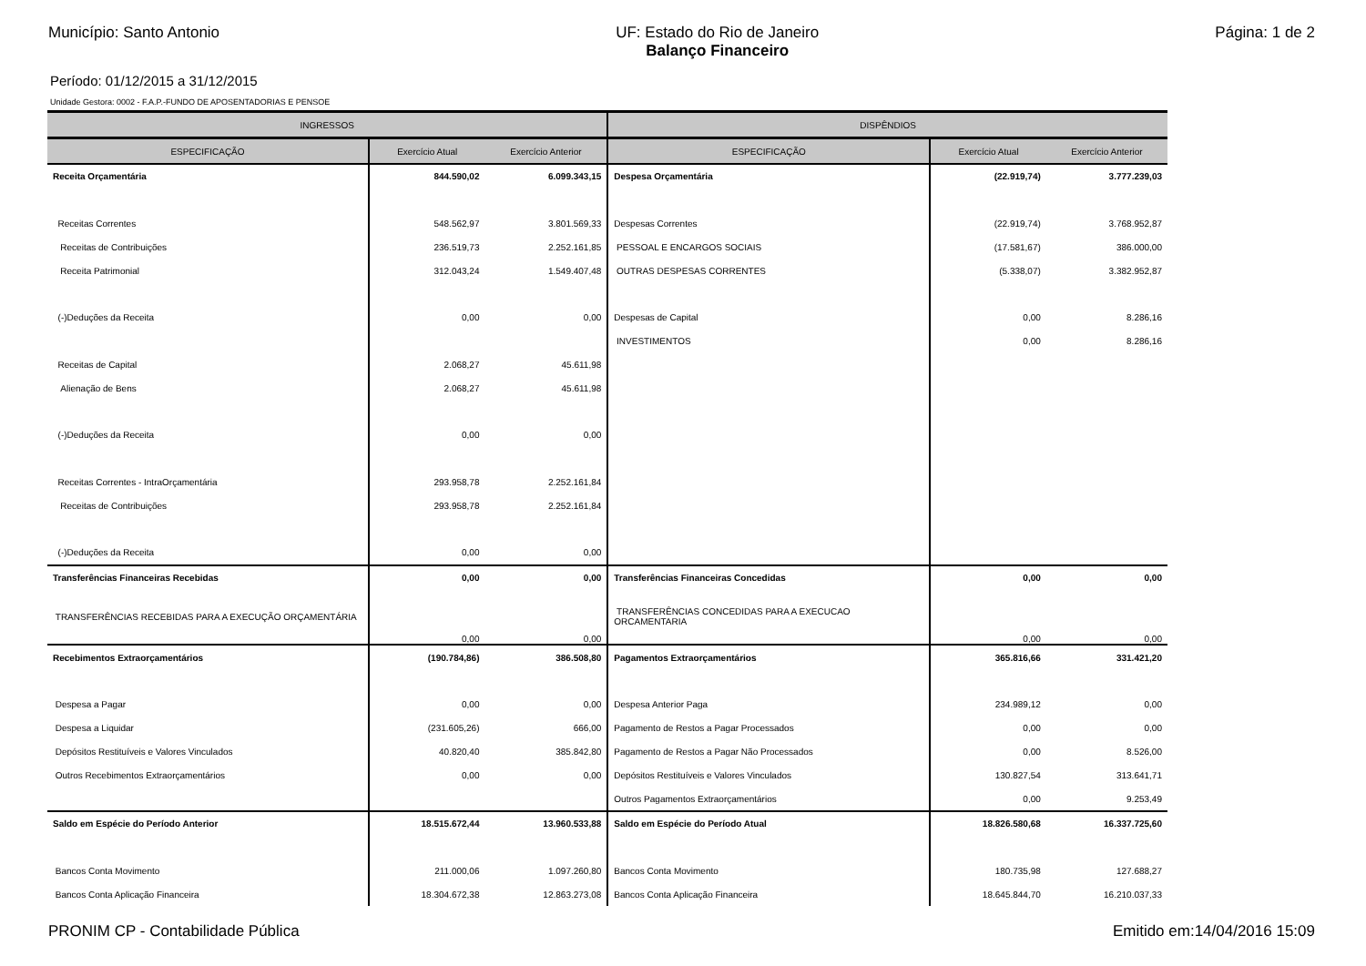Município: Santo Antonio UF: Estado do Rio de Janeiro
Balanço Financeiro
Página: 1 de 2
Período: 01/12/2015 a 31/12/2015
Unidade Gestora: 0002 - F.A.P.-FUNDO DE APOSENTADORIAS E PENSOE
| INGRESSOS | | | DISPÊNDIOS | | |
| --- | --- | --- | --- | --- | --- |
| ESPECIFICAÇÃO | Exercício Atual | Exercício Anterior | ESPECIFICAÇÃO | Exercício Atual | Exercício Anterior |
| Receita Orçamentária | 844.590,02 | 6.099.343,15 | Despesa Orçamentária | (22.919,74) | 3.777.239,03 |
| Receitas Correntes | 548.562,97 | 3.801.569,33 | Despesas Correntes | (22.919,74) | 3.768.952,87 |
| Receitas de Contribuições | 236.519,73 | 2.252.161,85 | PESSOAL E ENCARGOS SOCIAIS | (17.581,67) | 386.000,00 |
| Receita Patrimonial | 312.043,24 | 1.549.407,48 | OUTRAS DESPESAS CORRENTES | (5.338,07) | 3.382.952,87 |
| (-)Deduções da Receita | 0,00 | 0,00 | Despesas de Capital | 0,00 | 8.286,16 |
| | | | INVESTIMENTOS | 0,00 | 8.286,16 |
| Receitas de Capital | 2.068,27 | 45.611,98 | | | |
| Alienação de Bens | 2.068,27 | 45.611,98 | | | |
| (-)Deduções da Receita | 0,00 | 0,00 | | | |
| Receitas Correntes - IntraOrçamentária | 293.958,78 | 2.252.161,84 | | | |
| Receitas de Contribuições | 293.958,78 | 2.252.161,84 | | | |
| (-)Deduções da Receita | 0,00 | 0,00 | | | |
| Transferências Financeiras Recebidas | 0,00 | 0,00 | Transferências Financeiras Concedidas | 0,00 | 0,00 |
| TRANSFERÊNCIAS RECEBIDAS PARA A EXECUÇÃO ORÇAMENTÁRIA | 0,00 | 0,00 | TRANSFERÊNCIAS CONCEDIDAS PARA A EXECUCAO ORCAMENTARIA | 0,00 | 0,00 |
| Recebimentos Extraorçamentários | (190.784,86) | 386.508,80 | Pagamentos Extraorçamentários | 365.816,66 | 331.421,20 |
| Despesa a Pagar | 0,00 | 0,00 | Despesa Anterior Paga | 234.989,12 | 0,00 |
| Despesa a Liquidar | (231.605,26) | 666,00 | Pagamento de Restos a Pagar Processados | 0,00 | 0,00 |
| Depósitos Restituíveis e Valores Vinculados | 40.820,40 | 385.842,80 | Pagamento de Restos a Pagar Não Processados | 0,00 | 8.526,00 |
| Outros Recebimentos Extraorçamentários | 0,00 | 0,00 | Depósitos Restituíveis e Valores Vinculados | 130.827,54 | 313.641,71 |
| | | | Outros Pagamentos Extraorçamentários | 0,00 | 9.253,49 |
| Saldo em Espécie do Período Anterior | 18.515.672,44 | 13.960.533,88 | Saldo em Espécie do Período Atual | 18.826.580,68 | 16.337.725,60 |
| Bancos Conta Movimento | 211.000,06 | 1.097.260,80 | Bancos Conta Movimento | 180.735,98 | 127.688,27 |
| Bancos Conta Aplicação Financeira | 18.304.672,38 | 12.863.273,08 | Bancos Conta Aplicação Financeira | 18.645.844,70 | 16.210.037,33 |
PRONIM CP - Contabilidade Pública
Emitido em:14/04/2016 15:09